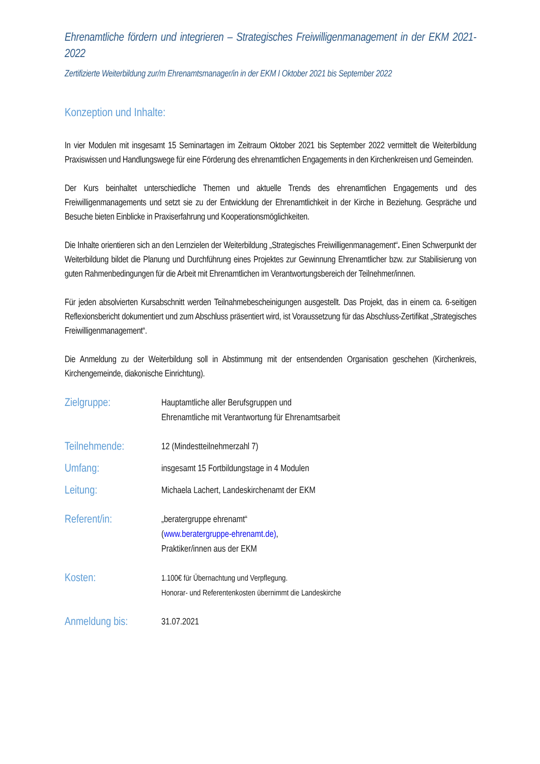Ehrenamtliche fördern und integrieren – Strategisches Freiwilligenmanagement in der EKM 2021-2022
Zertifizierte Weiterbildung zur/m Ehrenamtsmanager/in in der EKM I Oktober 2021 bis September 2022
Konzeption und Inhalte:
In vier Modulen mit insgesamt 15 Seminartagen im Zeitraum Oktober 2021 bis September 2022 vermittelt die Weiterbildung Praxiswissen und Handlungswege für eine Förderung des ehrenamtlichen Engagements in den Kirchenkreisen und Gemeinden.
Der Kurs beinhaltet unterschiedliche Themen und aktuelle Trends des ehrenamtlichen Engagements und des Freiwilligenmanagements und setzt sie zu der Entwicklung der Ehrenamtlichkeit in der Kirche in Beziehung. Gespräche und Besuche bieten Einblicke in Praxiserfahrung und Kooperationsmöglichkeiten.
Die Inhalte orientieren sich an den Lernzielen der Weiterbildung „Strategisches Freiwilligenmanagement“. Einen Schwerpunkt der Weiterbildung bildet die Planung und Durchführung eines Projektes zur Gewinnung Ehrenamtlicher bzw. zur Stabilisierung von guten Rahmenbedingungen für die Arbeit mit Ehrenamtlichen im Verantwortungsbereich der Teilnehmer/innen.
Für jeden absolvierten Kursabschnitt werden Teilnahmebescheinigungen ausgestellt. Das Projekt, das in einem ca. 6-seitigen Reflexionsbericht dokumentiert und zum Abschluss präsentiert wird, ist Voraussetzung für das Abschluss-Zertifikat „Strategisches Freiwilligenmanagement“.
Die Anmeldung zu der Weiterbildung soll in Abstimmung mit der entsendenden Organisation geschehen (Kirchenkreis, Kirchengemeinde, diakonische Einrichtung).
Zielgruppe:
Hauptamtliche aller Berufsgruppen und
Ehrenamtliche mit Verantwortung für Ehrenamtsarbeit
Teilnehmende:
12 (Mindestteilnehmerzahl 7)
Umfang:
insgesamt 15 Fortbildungstage in 4 Modulen
Leitung:
Michaela Lachert, Landeskirchenamt der EKM
Referent/in:
„beratergruppe ehrenamt“
(www.beratergruppe-ehrenamt.de),
Praktiker/innen aus der EKM
Kosten:
1.100€ für Übernachtung und Verpflegung.
Honorar- und Referentenkosten übernimmt die Landeskirche
Anmeldung bis:
31.07.2021